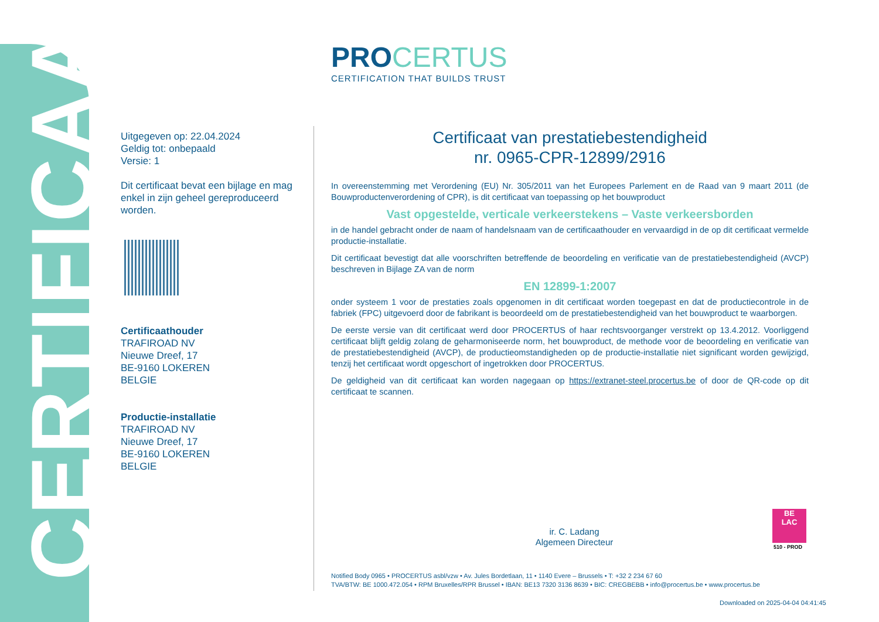CERTIFICAAT
PROCERTUS
CERTIFICATION THAT BUILDS TRUST
Uitgegeven op: 22.04.2024
Geldig tot: onbepaald
Versie: 1
Dit certificaat bevat een bijlage en mag enkel in zijn geheel gereproduceerd worden.
Certificaathouder
TRAFIROAD NV
Nieuwe Dreef, 17
BE-9160 LOKEREN
BELGIE
Productie-installatie
TRAFIROAD NV
Nieuwe Dreef, 17
BE-9160 LOKEREN
BELGIE
Certificaat van prestatiebestendigheid
nr. 0965-CPR-12899/2916
In overeenstemming met Verordening (EU) Nr. 305/2011 van het Europees Parlement en de Raad van 9 maart 2011 (de Bouwproductenverordening of CPR), is dit certificaat van toepassing op het bouwproduct
Vast opgestelde, verticale verkeerstekens – Vaste verkeersborden
in de handel gebracht onder de naam of handelsnaam van de certificaathouder en vervaardigd in de op dit certificaat vermelde productie-installatie.
Dit certificaat bevestigt dat alle voorschriften betreffende de beoordeling en verificatie van de prestatiebestendigheid (AVCP) beschreven in Bijlage ZA van de norm
EN 12899-1:2007
onder systeem 1 voor de prestaties zoals opgenomen in dit certificaat worden toegepast en dat de productiecontrole in de fabriek (FPC) uitgevoerd door de fabrikant is beoordeeld om de prestatiebestendigheid van het bouwproduct te waarborgen.
De eerste versie van dit certificaat werd door PROCERTUS of haar rechtsvoorganger verstrekt op 13.4.2012. Voorliggend certificaat blijft geldig zolang de geharmoniseerde norm, het bouwproduct, de methode voor de beoordeling en verificatie van de prestatiebestendigheid (AVCP), de productieomstandigheden op de productie-installatie niet significant worden gewijzigd, tenzij het certificaat wordt opgeschort of ingetrokken door PROCERTUS.
De geldigheid van dit certificaat kan worden nagegaan op https://extranet-steel.procertus.be of door de QR-code op dit certificaat te scannen.
ir. C. Ladang
Algemeen Directeur
BE
LAC
510 - PROD
Notified Body 0965 • PROCERTUS asbl/vzw • Av. Jules Bordetlaan, 11 • 1140 Evere – Brussels • T: +32 2 234 67 60
TVA/BTW: BE 1000.472.054 • RPM Bruxelles/RPR Brussel • IBAN: BE13 7320 3136 8639 • BIC: CREGBEBB • info@procertus.be • www.procertus.be
Downloaded on 2025-04-04 04:41:45